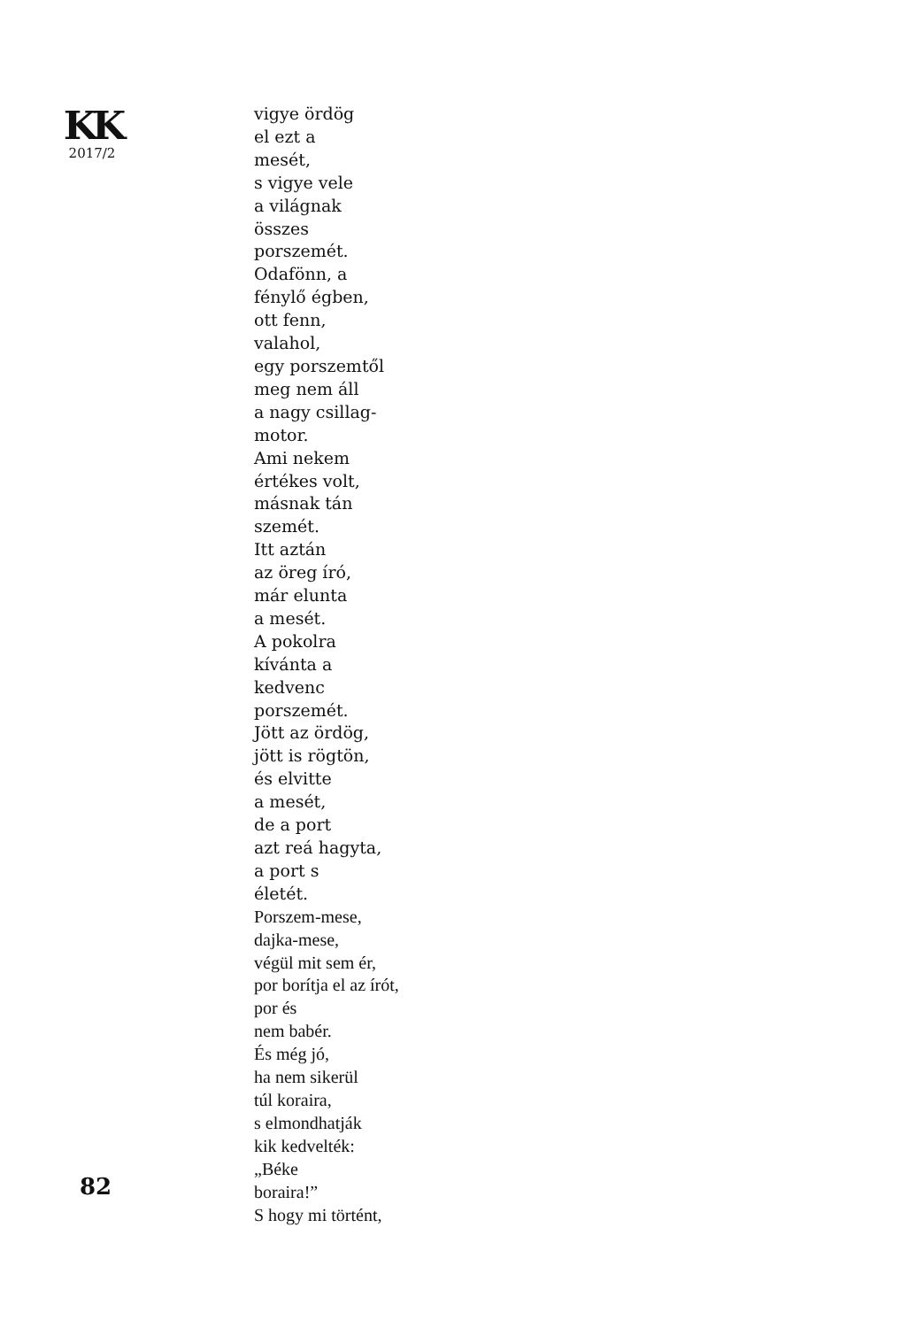KK
2017/2
82
vigye ördög
el ezt a
mesét,
s vigye vele
a világnak
összes
porszemét.
Odafönn, a
fénylő égben,
ott fenn,
valahol,
egy porszemtől
meg nem áll
a nagy csillag-
motor.
Ami nekem
értékes volt,
másnak tán
szemét.
Itt aztán
az öreg író,
már elunta
a mesét.
A pokolra
kívánta a
kedvenc
porszemét.
Jött az ördög,
jött is rögtön,
és elvitte
a mesét,
de a port
azt reá hagyta,
a port s
életét.
Porszem-mese,
dajka-mese,
végül mit sem ér,
por borítja el az írót,
por és
nem babér.
És még jó,
ha nem sikerül
túl koraira,
s elmondhatják
kik kedvelték:
„Béke
boraira!”
S hogy mi történt,